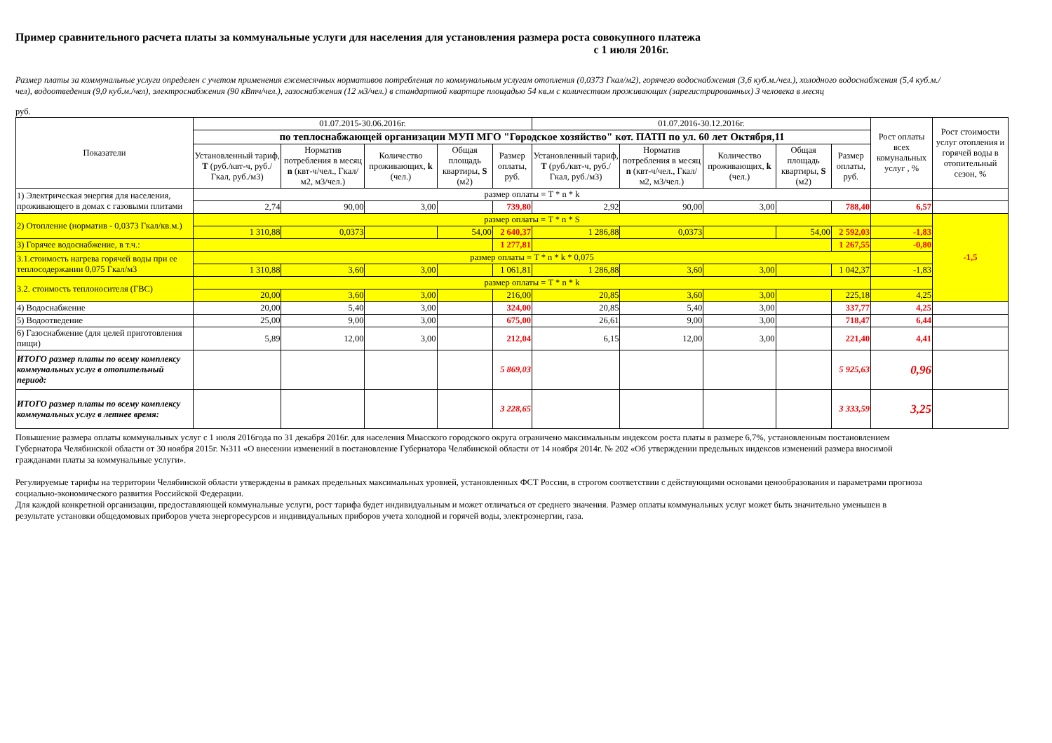Пример сравнительного расчета платы за коммунальные услуги для населения для установления размера роста совокупного платежа
с 1 июля 2016г.
Размер платы за коммунальные услуги определен с учетом применения ежемесячных нормативов потребления по коммунальным услугам отопления (0,0373 Гкал/м2), горячего водоснабжения (3,6 куб.м./чел.), холодного водоснабжения (5,4 куб.м./чел), водоотведения (9,0 куб.м./чел), электроснабжения (90 кВтч/чел.), газоснабжения (12 м3/чел.) в стандартной квартире площадью 54 кв.м с количеством проживающих (зарегистрированных) 3 человека в месяц
руб.
| Показатели | 01.07.2015-30.06.2016г. | | | | | 01.07.2016-30.12.2016г. | | | | | Рост оплаты всех комунальных услуг , % | Рост стоимости услуг отопления и горячей воды в отопительный сезон, % |
| --- | --- | --- | --- | --- | --- | --- | --- | --- | --- | --- | --- | --- |
| | по теплоснабжающей организации МУП МГО "Городское хозяйство" кот. ПАТП по ул. 60 лет Октября,11 | | | | | | | | | | | |
| | Установленный тариф, Т (руб./квт-ч, руб./Гкал, руб./м3) | Норматив потребления в месяц n (квт-ч/чел., Гкал/м2, м3/чел.) | Количество проживающих, k (чел.) | Общая площадь квартиры, S (м2) | Размер оплаты, руб. | Установленный тариф, Т (руб./квт-ч, руб./Гкал, руб./м3) | Норматив потребления в месяц n (квт-ч/чел., Гкал/м2, м3/чел.) | Количество проживающих, k (чел.) | Общая площадь квартиры, S (м2) | Размер оплаты, руб. | | |
| 1) Электрическая энергия для населения, проживающего в домах с газовыми плитами | размер оплаты = T * n * k | | | | | | | | | | | |
| | 2,74 | 90,00 | 3,00 | | 739,80 | 2,92 | 90,00 | 3,00 | | 788,40 | 6,57 | |
| 2) Отопление (норматив - 0,0373 Гкал/кв.м.) | размер оплаты = T * n * S | | | | | | | | | | | -1,5 |
| | 1 310,88 | 0,0373 | | 54,00 | 2 640,37 | 1 286,88 | 0,0373 | | 54,00 | 2 592,03 | -1,83 | |
| 3) Горячее водоснабжение, в т.ч.: | | | | | 1 277,81 | | | | | 1 267,55 | -0,80 | |
| 3.1.стоимость нагрева горячей воды при ее теплосодержании 0,075 Гкал/м3 | размер оплаты = T * n * k * 0,075 | | | | | | | | | | | |
| | 1 310,88 | 3,60 | 3,00 | | 1 061,81 | 1 286,88 | 3,60 | 3,00 | | 1 042,37 | -1,83 | |
| 3.2. стоимость теплоносителя (ГВС) | размер оплаты = T * n * k | | | | | | | | | | | |
| | 20,00 | 3,60 | 3,00 | | 216,00 | 20,85 | 3,60 | 3,00 | | 225,18 | 4,25 | |
| 4) Водоснабжение | 20,00 | 5,40 | 3,00 | | 324,00 | 20,85 | 5,40 | 3,00 | | 337,77 | 4,25 | |
| 5) Водоотведение | 25,00 | 9,00 | 3,00 | | 675,00 | 26,61 | 9,00 | 3,00 | | 718,47 | 6,44 | |
| 6) Газоснабжение (для целей приготовления пищи) | 5,89 | 12,00 | 3,00 | | 212,04 | 6,15 | 12,00 | 3,00 | | 221,40 | 4,41 | |
| ИТОГО размер платы по всему комплексу коммунальных услуг в отопительный период: | | | | | 5 869,03 | | | | | 5 925,63 | 0,96 | |
| ИТОГО размер платы по всему комплексу коммунальных услуг в летнее время: | | | | | 3 228,65 | | | | | 3 333,59 | 3,25 | |
Повышение размера оплаты коммунальных услуг с 1 июля 2016года по 31 декабря 2016г. для населения Миасского городского округа ограничено максимальным индексом роста платы в размере 6,7%, установленным постановлением Губернатора Челябинской области от 30 ноября 2015г. №311 «О внесении изменений в постановление Губернатора Челябинской области от 14 ноября 2014г. № 202 «Об утверждении предельных индексов изменений размера вносимой гражданами платы за коммунальные услуги».
Регулируемые тарифы на территории Челябинской области утверждены в рамках предельных максимальных уровней, установленных ФСТ России, в строгом соответствии с действующими основами ценообразования и параметрами прогноза социально-экономического развития Российской Федерации.
Для каждой конкретной организации, предоставляющей коммунальные услуги, рост тарифа будет индивидуальным и может отличаться от среднего значения. Размер оплаты коммунальных услуг может быть значительно уменьшен в результате установки общедомовых приборов учета энергоресурсов и индивидуальных приборов учета холодной и горячей воды, электроэнергии, газа.